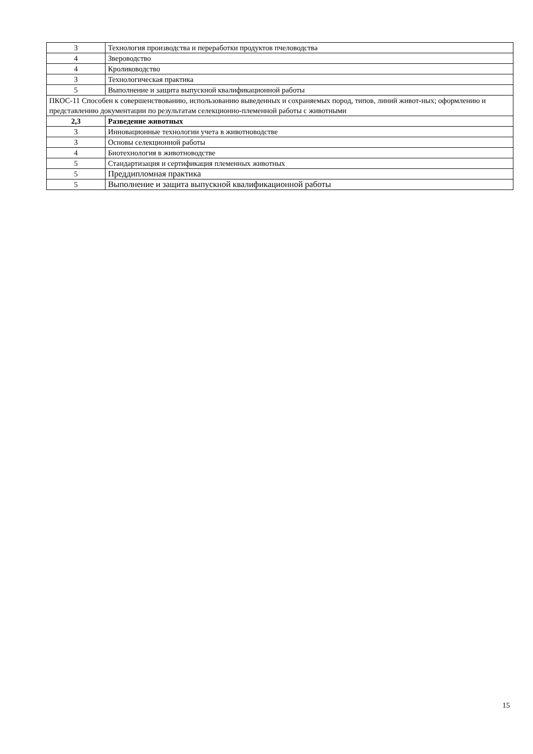| 3 | Технология производства и переработки продуктов пчеловодства |
| 4 | Звероводство |
| 4 | Кролиководство |
| 3 | Технологическая практика |
| 5 | Выполнение и защита выпускной квалификационной работы |
| ПКОС-11 Способен к совершенствованию, использованию выведенных и сохраняемых пород, типов, линий живот-ных; оформлению и представлению документации по результатам селекционно-племенной работы с животными | |
| 2,3 | Разведение животных |
| 3 | Инновационные технологии учета в животноводстве |
| 3 | Основы селекционной работы |
| 4 | Биотехнология в животноводстве |
| 5 | Стандартизация и сертификация племенных животных |
| 5 | Преддипломная практика |
| 5 | Выполнение и защита выпускной квалификационной работы |
15